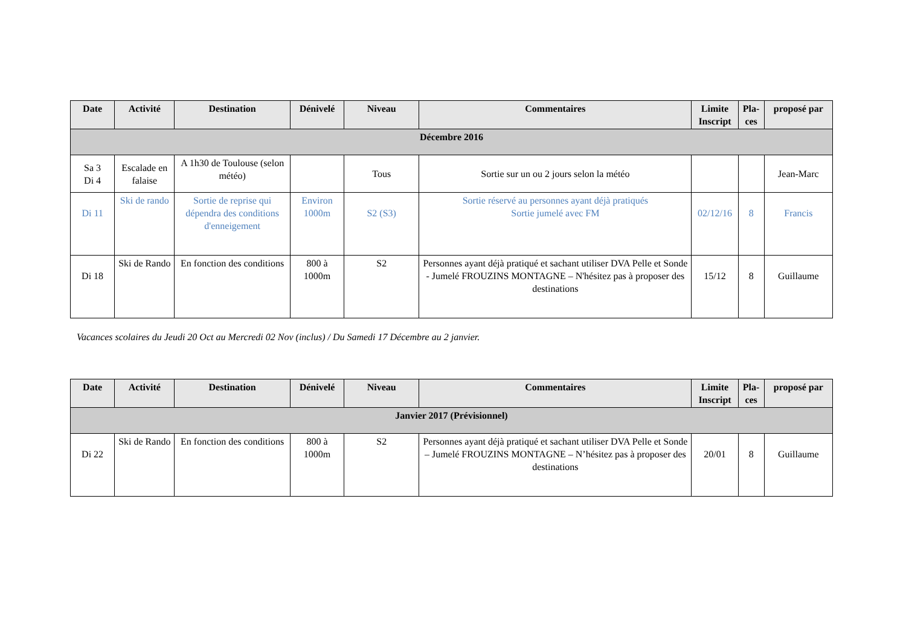| Date | Activité | Destination | Dénivelé | Niveau | Commentaires | Limite Inscript | Pla-ces | proposé par |
| --- | --- | --- | --- | --- | --- | --- | --- | --- |
| Décembre 2016 | | | | | | | | |
| Sa 3 Di 4 | Escalade en falaise | A 1h30 de Toulouse (selon météo) | | Tous | Sortie sur un ou 2 jours selon la météo | | | Jean-Marc |
| Di 11 | Ski de rando | Sortie de reprise qui dépendra des conditions d'enneigement | Environ 1000m | S2 (S3) | Sortie réservé au personnes ayant déjà pratiqués Sortie jumelé avec FM | 02/12/16 | 8 | Francis |
| Di 18 | Ski de Rando | En fonction des conditions | 800 à 1000m | S2 | Personnes ayant déjà pratiqué et sachant utiliser DVA Pelle et Sonde - Jumelé FROUZINS MONTAGNE – N'hésitez pas à proposer des destinations | 15/12 | 8 | Guillaume |
Vacances scolaires du Jeudi 20 Oct au Mercredi 02 Nov (inclus) / Du Samedi 17 Décembre au 2 janvier.
| Date | Activité | Destination | Dénivelé | Niveau | Commentaires | Limite Inscript | Pla-ces | proposé par |
| --- | --- | --- | --- | --- | --- | --- | --- | --- |
| Janvier 2017 (Prévisionnel) | | | | | | | | |
| Di 22 | Ski de Rando | En fonction des conditions | 800 à 1000m | S2 | Personnes ayant déjà pratiqué et sachant utiliser DVA Pelle et Sonde – Jumelé FROUZINS MONTAGNE – N’hésitez pas à proposer des destinations | 20/01 | 8 | Guillaume |